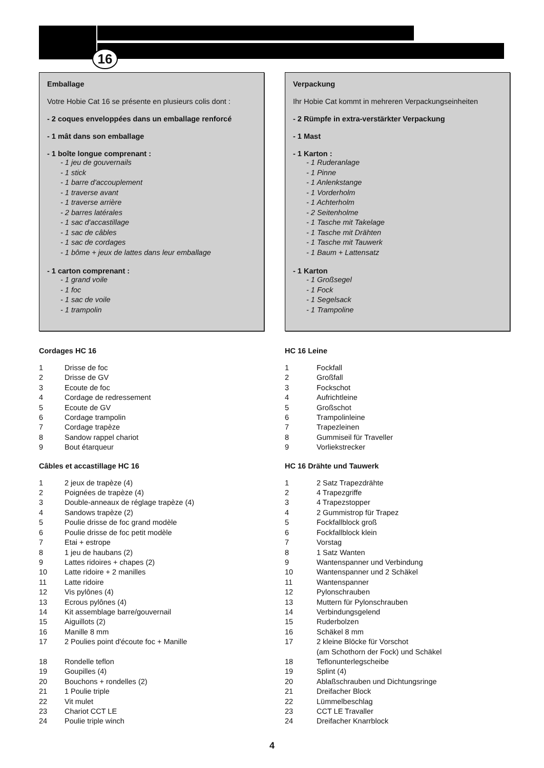16
Emballage
Votre Hobie Cat 16 se présente en plusieurs colis dont :
- 2 coques enveloppées dans un emballage renforcé
- 1 mât dans son emballage
- 1 boîte longue comprenant :
- 1 jeu de gouvernails
- 1 stick
- 1 barre d'accouplement
- 1 traverse avant
- 1 traverse arrière
- 2 barres latérales
- 1 sac d'accastillage
- 1 sac de câbles
- 1 sac de cordages
- 1 bôme + jeux de lattes dans leur emballage
- 1 carton comprenant :
- 1 grand voile
- 1 foc
- 1 sac de voile
- 1 trampolin
Cordages HC 16
| 1 | Drisse de foc |
| 2 | Drisse de GV |
| 3 | Ecoute de foc |
| 4 | Cordage de redressement |
| 5 | Ecoute de GV |
| 6 | Cordage trampolin |
| 7 | Cordage trapèze |
| 8 | Sandow rappel chariot |
| 9 | Bout étarqueur |
Câbles et accastillage HC 16
| 1 | 2 jeux de trapèze (4) |
| 2 | Poignées de trapèze (4) |
| 3 | Double-anneaux de réglage trapèze (4) |
| 4 | Sandows trapèze (2) |
| 5 | Poulie drisse de foc grand modèle |
| 6 | Poulie drisse de foc petit modèle |
| 7 | Etai + estrope |
| 8 | 1 jeu de haubans (2) |
| 9 | Lattes ridoires + chapes (2) |
| 10 | Latte ridoire + 2 manilles |
| 11 | Latte ridoire |
| 12 | Vis pylônes (4) |
| 13 | Ecrous pylônes (4) |
| 14 | Kit assemblage barre/gouvernail |
| 15 | Aiguillots (2) |
| 16 | Manille 8 mm |
| 17 | 2 Poulies point d'écoute foc + Manille |
| 18 | Rondelle teflon |
| 19 | Goupilles (4) |
| 20 | Bouchons + rondelles (2) |
| 21 | 1 Poulie triple |
| 22 | Vit mulet |
| 23 | Chariot CCT LE |
| 24 | Poulie triple winch |
Verpackung
Ihr Hobie Cat kommt in mehreren Verpackungseinheiten
- 2 Rümpfe in extra-verstärkter Verpackung
- 1 Mast
- 1 Karton :
- 1 Ruderanlage
- 1 Pinne
- 1 Anlenkstange
- 1 Vorderholm
- 1 Achterholm
- 2 Seitenholme
- 1 Tasche mit Takelage
- 1 Tasche mit Drähten
- 1 Tasche mit Tauwerk
- 1 Baum + Lattensatz
- 1 Karton
- 1 Großsegel
- 1 Fock
- 1 Segelsack
- 1 Trampoline
HC 16 Leine
| 1 | Fockfall |
| 2 | Großfall |
| 3 | Fockschot |
| 4 | Aufrichtleine |
| 5 | Großschot |
| 6 | Trampolinleine |
| 7 | Trapezleinen |
| 8 | Gummiseil für Traveller |
| 9 | Vorliekstrecker |
HC 16 Drähte und Tauwerk
| 1 | 2 Satz Trapezdrähte |
| 2 | 4 Trapezgriffe |
| 3 | 4 Trapezstopper |
| 4 | 2 Gummistrop für Trapez |
| 5 | Fockfallblock groß |
| 6 | Fockfallblock klein |
| 7 | Vorstag |
| 8 | 1 Satz Wanten |
| 9 | Wantenspanner und Verbindung |
| 10 | Wantenspanner und 2 Schäkel |
| 11 | Wantenspanner |
| 12 | Pylonschrauben |
| 13 | Muttern für Pylonschrauben |
| 14 | Verbindungsgelend |
| 15 | Ruderbolzen |
| 16 | Schäkel 8 mm |
| 17 | 2 kleine Blöcke für Vorschot (am Schothorn der Fock) und Schäkel |
| 18 | Teflonunterlegscheibe |
| 19 | Splint (4) |
| 20 | Ablaßschrauben und Dichtungsringe |
| 21 | Dreifacher Block |
| 22 | Lümmelbeschlag |
| 23 | CCT LE Travaller |
| 24 | Dreifacher Knarrblock |
4